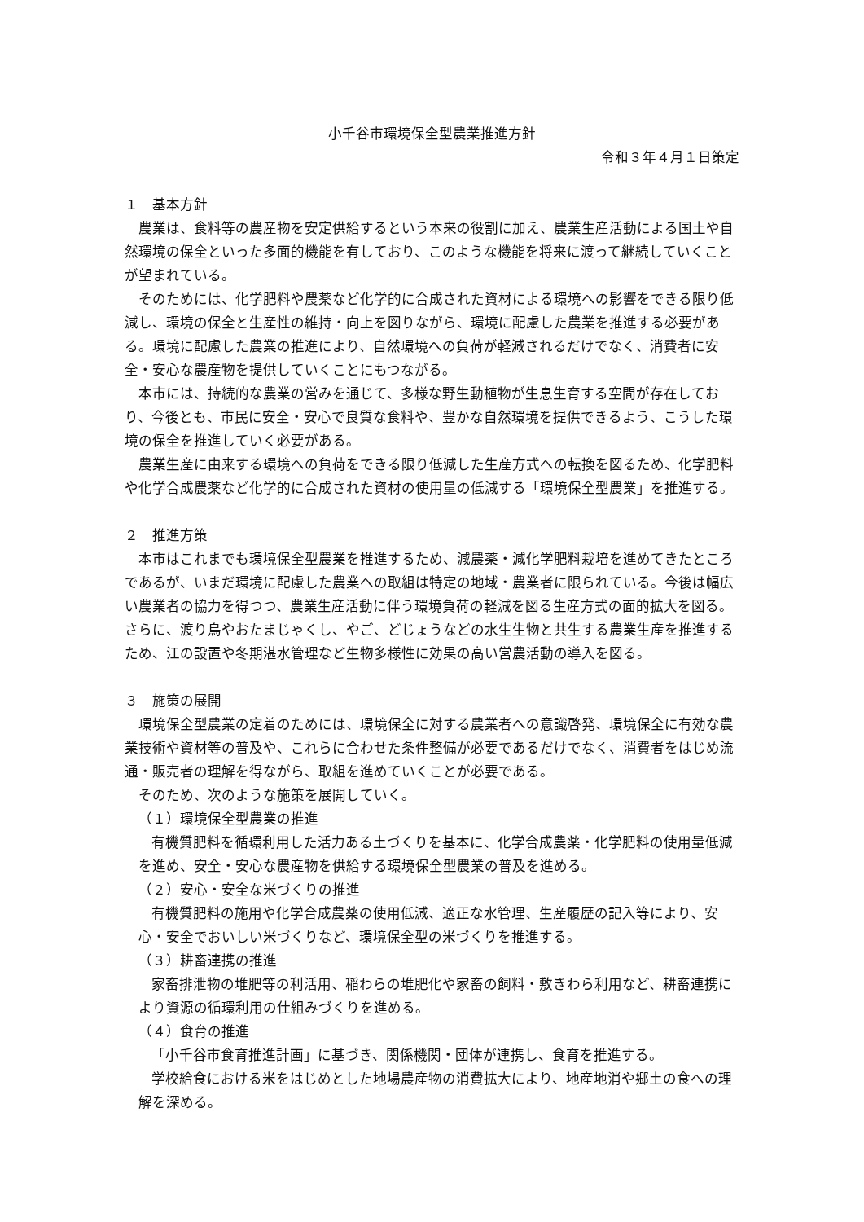小千谷市環境保全型農業推進方針
令和３年４月１日策定
１　基本方針
農業は、食料等の農産物を安定供給するという本来の役割に加え、農業生産活動による国土や自然環境の保全といった多面的機能を有しており、このような機能を将来に渡って継続していくことが望まれている。
そのためには、化学肥料や農薬など化学的に合成された資材による環境への影響をできる限り低減し、環境の保全と生産性の維持・向上を図りながら、環境に配慮した農業を推進する必要がある。環境に配慮した農業の推進により、自然環境への負荷が軽減されるだけでなく、消費者に安全・安心な農産物を提供していくことにもつながる。
本市には、持続的な農業の営みを通じて、多様な野生動植物が生息生育する空間が存在しており、今後とも、市民に安全・安心で良質な食料や、豊かな自然環境を提供できるよう、こうした環境の保全を推進していく必要がある。
農業生産に由来する環境への負荷をできる限り低減した生産方式への転換を図るため、化学肥料や化学合成農薬など化学的に合成された資材の使用量の低減する「環境保全型農業」を推進する。
２　推進方策
本市はこれまでも環境保全型農業を推進するため、減農薬・減化学肥料栽培を進めてきたところであるが、いまだ環境に配慮した農業への取組は特定の地域・農業者に限られている。今後は幅広い農業者の協力を得つつ、農業生産活動に伴う環境負荷の軽減を図る生産方式の面的拡大を図る。さらに、渡り鳥やおたまじゃくし、やご、どじょうなどの水生生物と共生する農業生産を推進するため、江の設置や冬期湛水管理など生物多様性に効果の高い営農活動の導入を図る。
３　施策の展開
環境保全型農業の定着のためには、環境保全に対する農業者への意識啓発、環境保全に有効な農業技術や資材等の普及や、これらに合わせた条件整備が必要であるだけでなく、消費者をはじめ流通・販売者の理解を得ながら、取組を進めていくことが必要である。
そのため、次のような施策を展開していく。
（１）環境保全型農業の推進
有機質肥料を循環利用した活力ある土づくりを基本に、化学合成農薬・化学肥料の使用量低減を進め、安全・安心な農産物を供給する環境保全型農業の普及を進める。
（２）安心・安全な米づくりの推進
有機質肥料の施用や化学合成農薬の使用低減、適正な水管理、生産履歴の記入等により、安心・安全でおいしい米づくりなど、環境保全型の米づくりを推進する。
（３）耕畜連携の推進
家畜排泄物の堆肥等の利活用、稲わらの堆肥化や家畜の飼料・敷きわら利用など、耕畜連携により資源の循環利用の仕組みづくりを進める。
（４）食育の推進
「小千谷市食育推進計画」に基づき、関係機関・団体が連携し、食育を推進する。
学校給食における米をはじめとした地場農産物の消費拡大により、地産地消や郷土の食への理解を深める。